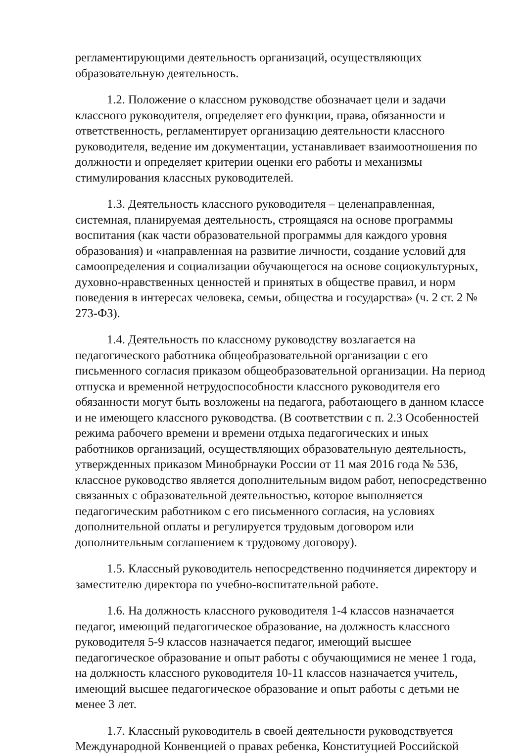регламентирующими деятельность организаций, осуществляющих образовательную деятельность.
1.2. Положение о классном руководстве обозначает цели и задачи классного руководителя, определяет его функции, права, обязанности и ответственность, регламентирует организацию деятельности классного руководителя, ведение им документации, устанавливает взаимоотношения по должности и определяет критерии оценки его работы и механизмы стимулирования классных руководителей.
1.3. Деятельность классного руководителя – целенаправленная, системная, планируемая деятельность, строящаяся на основе программы воспитания (как части образовательной программы для каждого уровня образования) и «направленная на развитие личности, создание условий для самоопределения и социализации обучающегося на основе социокультурных, духовно-нравственных ценностей и принятых в обществе правил, и норм поведения в интересах человека, семьи, общества и государства» (ч. 2 ст. 2 № 273-ФЗ).
1.4. Деятельность по классному руководству возлагается на педагогического работника общеобразовательной организации с его письменного согласия приказом общеобразовательной организации. На период отпуска и временной нетрудоспособности классного руководителя его обязанности могут быть возложены на педагога, работающего в данном классе и не имеющего классного руководства. (В соответствии с п. 2.3 Особенностей режима рабочего времени и времени отдыха педагогических и иных работников организаций, осуществляющих образовательную деятельность, утвержденных приказом Минобрнауки России от 11 мая 2016 года № 536, классное руководство является дополнительным видом работ, непосредственно связанных с образовательной деятельностью, которое выполняется педагогическим работником с его письменного согласия, на условиях дополнительной оплаты и регулируется трудовым договором или дополнительным соглашением к трудовому договору).
1.5. Классный руководитель непосредственно подчиняется директору и заместителю директора по учебно-воспитательной работе.
1.6. На должность классного руководителя 1-4 классов назначается педагог, имеющий педагогическое образование, на должность классного руководителя 5-9 классов назначается педагог, имеющий высшее педагогическое образование и опыт работы с обучающимися не менее 1 года, на должность классного руководителя 10-11 классов назначается учитель, имеющий высшее педагогическое образование и опыт работы с детьми не менее 3 лет.
1.7. Классный руководитель в своей деятельности руководствуется Международной Конвенцией о правах ребенка, Конституцией Российской